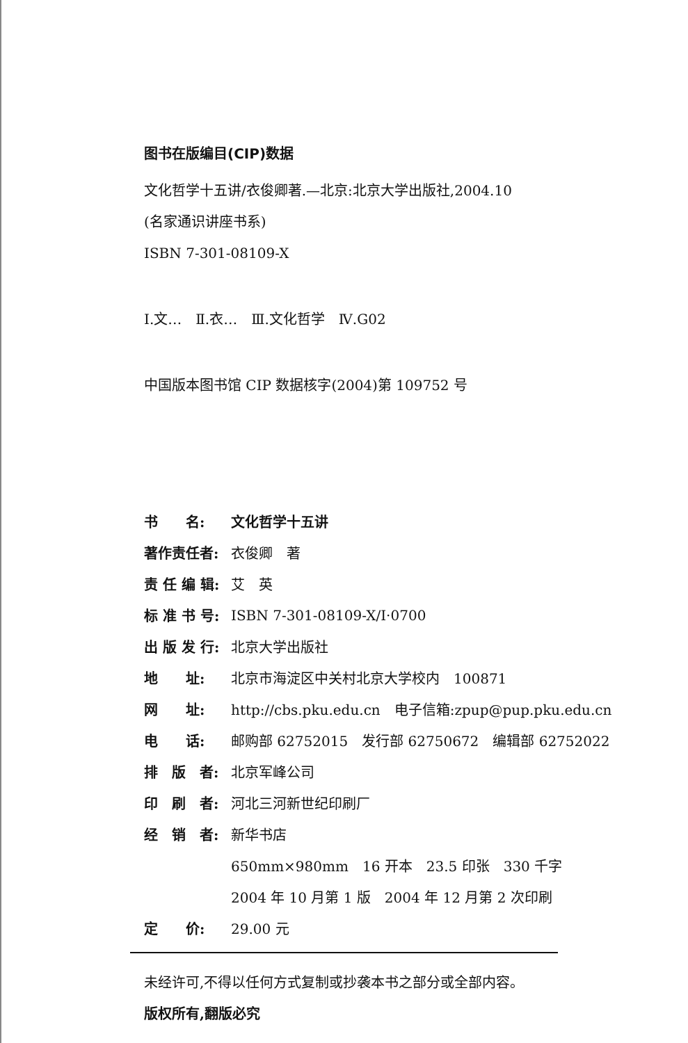图书在版编目(CIP)数据
文化哲学十五讲/衣俊卿著.—北京:北京大学出版社,2004.10
(名家通识讲座书系)
ISBN 7-301-08109-X
Ⅰ.文…　Ⅱ.衣…　Ⅲ.文化哲学　Ⅳ.G02
中国版本图书馆 CIP 数据核字(2004)第 109752 号
| 书 名: | 文化哲学十五讲 |
| 著作责任者: | 衣俊卿 著 |
| 责 任 编 辑: | 艾 英 |
| 标 准 书 号: | ISBN 7-301-08109-X/I·0700 |
| 出 版 发 行: | 北京大学出版社 |
| 地 址: | 北京市海淀区中关村北京大学校内 100871 |
| 网 址: | http://cbs.pku.edu.cn 电子信箱:zpup@pup.pku.edu.cn |
| 电 话: | 邮购部 62752015 发行部 62750672 编辑部 62752022 |
| 排 版 者: | 北京军峰公司 |
| 印 刷 者: | 河北三河新世纪印刷厂 |
| 经 销 者: | 新华书店 |
| | 650mm×980mm 16 开本 23.5 印张 330 千字 |
| | 2004 年 10 月第 1 版 2004 年 12 月第 2 次印刷 |
| 定 价: | 29.00 元 |
未经许可,不得以任何方式复制或抄袭本书之部分或全部内容。
版权所有,翻版必究